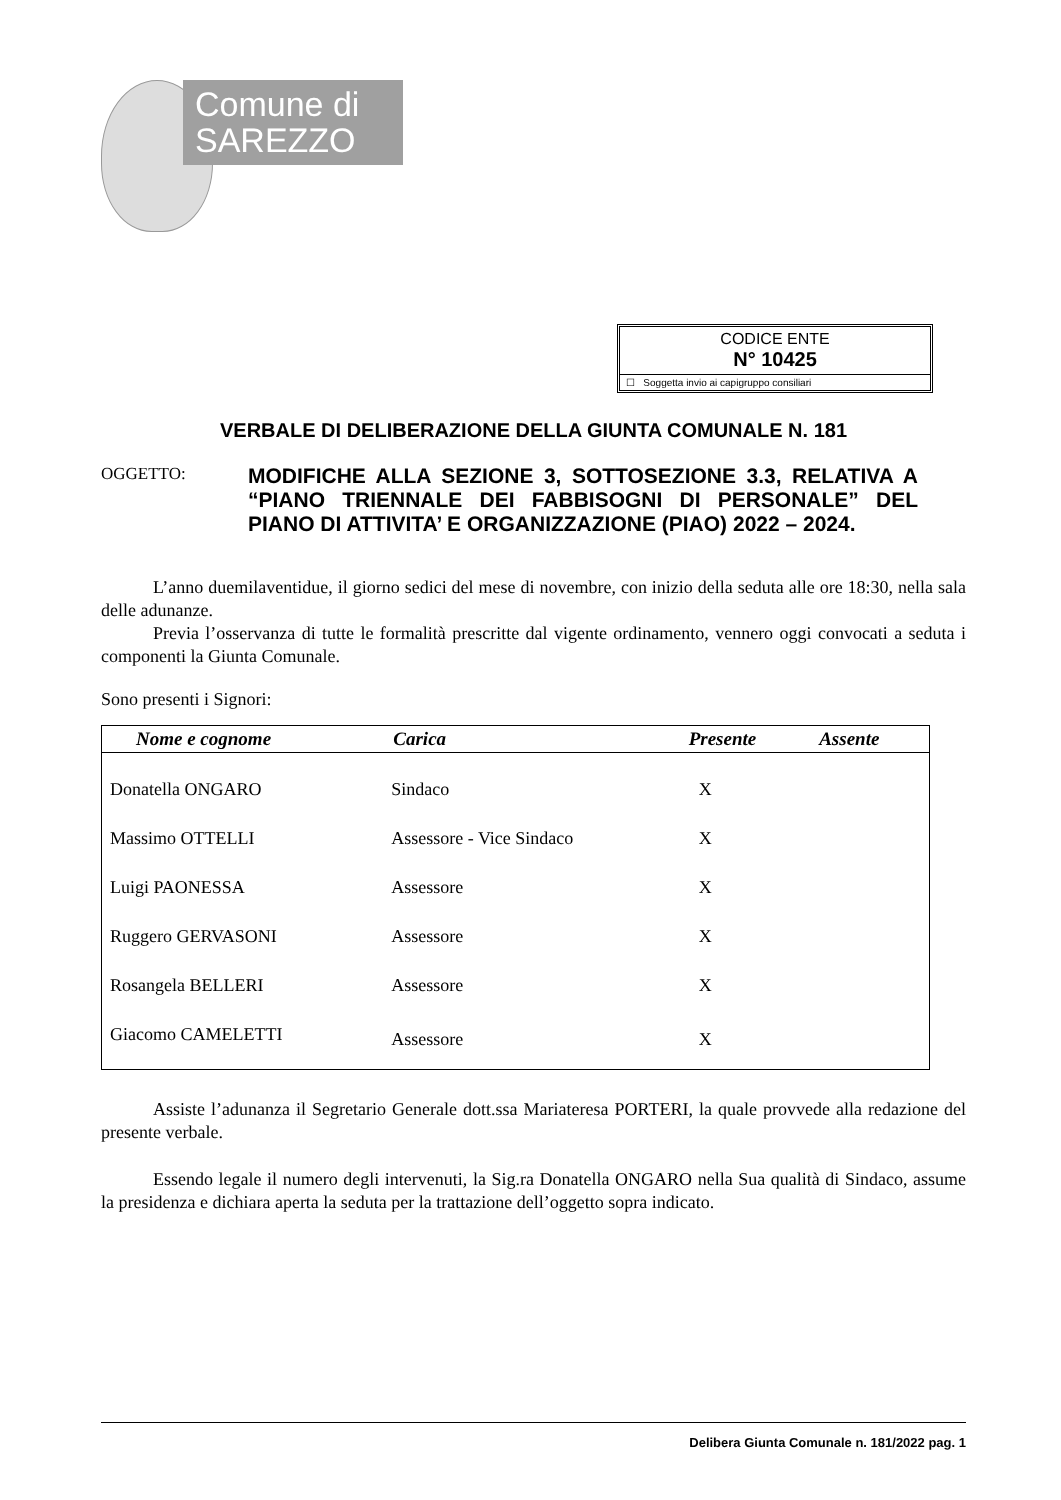Comune di
SAREZZO
CODICE ENTE
N° 10425
☐ Soggetta invio ai capigruppo consiliari
VERBALE DI DELIBERAZIONE DELLA GIUNTA COMUNALE N. 181
OGGETTO:
MODIFICHE ALLA SEZIONE 3, SOTTOSEZIONE 3.3, RELATIVA A “PIANO TRIENNALE DEI FABBISOGNI DI PERSONALE” DEL PIANO DI ATTIVITA’ E ORGANIZZAZIONE (PIAO) 2022 – 2024.
L’anno duemilaventidue, il giorno sedici del mese di novembre, con inizio della seduta alle ore 18:30, nella sala delle adunanze.
Previa l’osservanza di tutte le formalità prescritte dal vigente ordinamento, vennero oggi convocati a seduta i componenti la Giunta Comunale.
Sono presenti i Signori:
| Nome e cognome | Carica | Presente | Assente |
| --- | --- | --- | --- |
| Donatella ONGARO | Sindaco | X | |
| Massimo OTTELLI | Assessore - Vice Sindaco | X | |
| Luigi PAONESSA | Assessore | X | |
| Ruggero GERVASONI | Assessore | X | |
| Rosangela BELLERI | Assessore | X | |
| Giacomo CAMELETTI | Assessore | X | |
Assiste l’adunanza il Segretario Generale dott.ssa Mariateresa PORTERI, la quale provvede alla redazione del presente verbale.
Essendo legale il numero degli intervenuti, la Sig.ra Donatella ONGARO nella Sua qualità di Sindaco, assume la presidenza e dichiara aperta la seduta per la trattazione dell’oggetto sopra indicato.
Delibera Giunta Comunale n. 181/2022 pag. 1